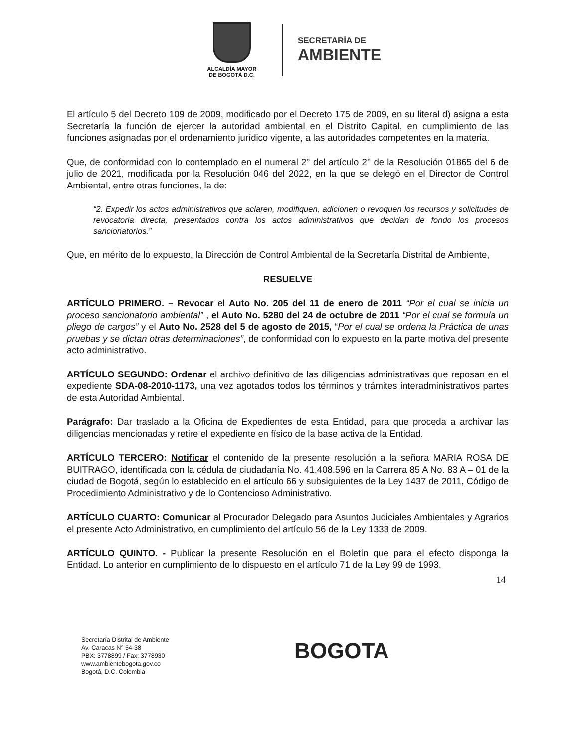ALCALDÍA MAYOR
DE BOGOTÁ D.C.
SECRETARÍA DE
AMBIENTE
El artículo 5 del Decreto 109 de 2009, modificado por el Decreto 175 de 2009, en su literal d) asigna a esta Secretaría la función de ejercer la autoridad ambiental en el Distrito Capital, en cumplimiento de las funciones asignadas por el ordenamiento jurídico vigente, a las autoridades competentes en la materia.
Que, de conformidad con lo contemplado en el numeral 2° del artículo 2° de la Resolución 01865 del 6 de julio de 2021, modificada por la Resolución 046 del 2022, en la que se delegó en el Director de Control Ambiental, entre otras funciones, la de:
“2. Expedir los actos administrativos que aclaren, modifiquen, adicionen o revoquen los recursos y solicitudes de revocatoria directa, presentados contra los actos administrativos que decidan de fondo los procesos sancionatorios.”
Que, en mérito de lo expuesto, la Dirección de Control Ambiental de la Secretaría Distrital de Ambiente,
RESUELVE
ARTÍCULO PRIMERO. – Revocar el Auto No. 205 del 11 de enero de 2011 “Por el cual se inicia un proceso sancionatorio ambiental” , el Auto No. 5280 del 24 de octubre de 2011 “Por el cual se formula un pliego de cargos” y el Auto No. 2528 del 5 de agosto de 2015, “Por el cual se ordena la Práctica de unas pruebas y se dictan otras determinaciones”, de conformidad con lo expuesto en la parte motiva del presente acto administrativo.
ARTÍCULO SEGUNDO: Ordenar el archivo definitivo de las diligencias administrativas que reposan en el expediente SDA-08-2010-1173, una vez agotados todos los términos y trámites interadministrativos partes de esta Autoridad Ambiental.
Parágrafo: Dar traslado a la Oficina de Expedientes de esta Entidad, para que proceda a archivar las diligencias mencionadas y retire el expediente en físico de la base activa de la Entidad.
ARTÍCULO TERCERO: Notificar el contenido de la presente resolución a la señora MARIA ROSA DE BUITRAGO, identificada con la cédula de ciudadanía No. 41.408.596 en la Carrera 85 A No. 83 A – 01 de la ciudad de Bogotá, según lo establecido en el artículo 66 y subsiguientes de la Ley 1437 de 2011, Código de Procedimiento Administrativo y de lo Contencioso Administrativo.
ARTÍCULO CUARTO: Comunicar al Procurador Delegado para Asuntos Judiciales Ambientales y Agrarios el presente Acto Administrativo, en cumplimiento del artículo 56 de la Ley 1333 de 2009.
ARTÍCULO QUINTO. - Publicar la presente Resolución en el Boletín que para el efecto disponga la Entidad. Lo anterior en cumplimiento de lo dispuesto en el artículo 71 de la Ley 99 de 1993.
14
Secretaría Distrital de Ambiente
Av. Caracas N° 54-38
PBX: 3778899 / Fax: 3778930
www.ambientebogota.gov.co
Bogotá, D.C. Colombia
BOGOTA